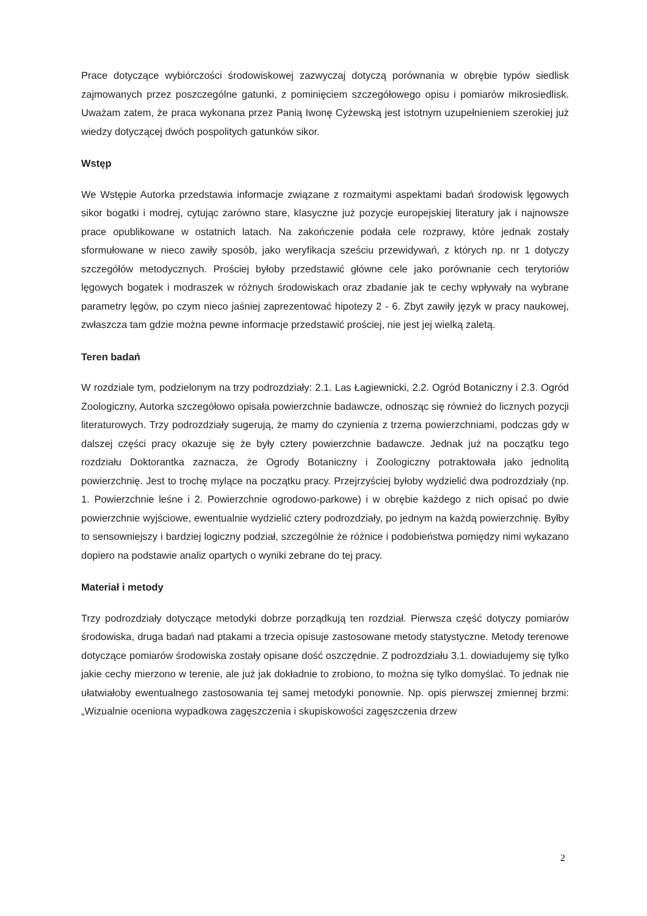Prace dotyczące wybiórczości środowiskowej zazwyczaj dotyczą porównania w obrębie typów siedlisk zajmowanych przez poszczególne gatunki, z pominięciem szczegółowego opisu i pomiarów mikrosiedlisk. Uważam zatem, że praca wykonana przez Panią Iwonę Cyżewską jest istotnym uzupełnieniem szerokiej już wiedzy dotyczącej dwóch pospolitych gatunków sikor.
Wstęp
We Wstępie Autorka przedstawia informacje związane z rozmaitymi aspektami badań środowisk lęgowych sikor bogatki i modrej, cytując zarówno stare, klasyczne już pozycje europejskiej literatury jak i najnowsze prace opublikowane w ostatnich latach. Na zakończenie podała cele rozprawy, które jednak zostały sformułowane w nieco zawiły sposób, jako weryfikacja sześciu przewidywań, z których np. nr 1 dotyczy szczegółów metodycznych. Prościej byłoby przedstawić główne cele jako porównanie cech terytoriów lęgowych bogatek i modraszek w różnych środowiskach oraz zbadanie jak te cechy wpływały na wybrane parametry lęgów, po czym nieco jaśniej zaprezentować hipotezy 2 - 6. Zbyt zawiły język w pracy naukowej, zwłaszcza tam gdzie można pewne informacje przedstawić prościej, nie jest jej wielką zaletą.
Teren badań
W rozdziale tym, podzielonym na trzy podrozdziały: 2.1. Las Łagiewnicki, 2.2. Ogród Botaniczny i 2.3. Ogród Zoologiczny, Autorka szczegółowo opisała powierzchnie badawcze, odnosząc się również do licznych pozycji literaturowych. Trzy podrozdziały sugerują, że mamy do czynienia z trzema powierzchniami, podczas gdy w dalszej części pracy okazuje się że były cztery powierzchnie badawcze. Jednak już na początku tego rozdziału Doktorantka zaznacza, że Ogrody Botaniczny i Zoologiczny potraktowała jako jednolitą powierzchnię. Jest to trochę mylące na początku pracy. Przejrzyściej byłoby wydzielić dwa podrozdziały (np. 1. Powierzchnie leśne i 2. Powierzchnie ogrodowo-parkowe) i w obrębie każdego z nich opisać po dwie powierzchnie wyjściowe, ewentualnie wydzielić cztery podrozdziały, po jednym na każdą powierzchnię. Byłby to sensowniejszy i bardziej logiczny podział, szczególnie że różnice i podobieństwa pomiędzy nimi wykazano dopiero na podstawie analiz opartych o wyniki zebrane do tej pracy.
Materiał i metody
Trzy podrozdziały dotyczące metodyki dobrze porządkują ten rozdział. Pierwsza część dotyczy pomiarów środowiska, druga badań nad ptakami a trzecia opisuje zastosowane metody statystyczne. Metody terenowe dotyczące pomiarów środowiska zostały opisane dość oszczędnie. Z podrozdziału 3.1. dowiadujemy się tylko jakie cechy mierzono w terenie, ale już jak dokładnie to zrobiono, to można się tylko domyślać. To jednak nie ułatwiałoby ewentualnego zastosowania tej samej metodyki ponownie. Np. opis pierwszej zmiennej brzmi: „Wizualnie oceniona wypadkowa zagęszczenia i skupiskowości zagęszczenia drzew
2